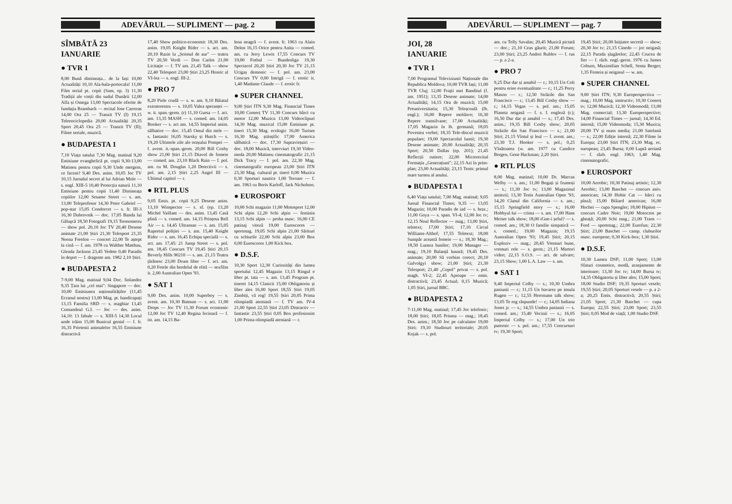ADEVĂRUL — SUPLIMENT — pag. 2
SÎMBĂTĂ 23
IANUARIE
● TVR 1
8,00 Bună dimineața... de la Iași 10,00 Actualități 10,10 Ala-bala-portocala! 11,00 Film serial pt. copii (Sam, ep. 3) 11,30 Tradiții ale vieții din sudul Dunării 12,00 Alfa și Omega 13,00 Spectacole oferite de fundația Brambach — recital Jose Carreras 14,00 Ora 25 — Tranzit TV (I) 19,15 Teleenciclopedia 20,00 Actualități 20,35 Sport 20,45 Ora 25 — Tranzit TV (II); Filme seriale, muzică.
● BUDAPESTA 1
7,10 Viața satului 7,30 Mag. matinal 9,20 Emisiune evanghelică pt. copii 9,30-13,00 Matineu pentru copii 9,30 Unde mergem, ce facem? 9,40 Des. anim. 10,05 Joc TV 10,15 Jurnalul secret al lui Adrian Mole — s. engl. XIII-5 10,40 Protecția naturii 11,10 Emisiune pentru copii 11,40 Dimineața copiilor 12,00 Sesame Street — s. am. 13,00 Teleprofesor 14,30 Peter Gabriel — pop-star 15,05 Condorcet — s. fr. III-3 16,30 Dubrovnik — doc. 17,05 Banda lui Găluşcă 18,50 Fotografi 19,15 Termometru — show pol. 20,10 Joc TV 20,40 Desene animate 21,00 Știri 21,30 Telesport 21,35 Neena Freelon — concert 22,00 Te aștept la cină — f. am. 1978 cu Walther Matthau, Glenda Jackson 23,45 Vedete 0,40 Paradis în deşert — f. dragoste am. 1982 2,10 Știri.
● BUDAPESTA 2
7-9,00 Mag. matinal 9,04 Doc. finlandez 9,35 Țara lui „cel mai": Singapore — doc. 10,00 Emisiunea naționalităților (11,45 Ecranul nostru) 13,00 Mag. pt. handicapați 13,15 Familia SRD — s. maghiar 13,45 Comandoul G.I. — Joc — des. anim. 14,10: 13 fabule — s. XIII-5 14,30 Locul unde trăim 15,00 Bunicul genial — f. fr. 16,35 Prietenii animalelor 16,55 Emisiune distractivă
17,40 Show politico-economic 18,30 Des. anim. 19,05 Knight Rider — s. act. am. 20,10 Razie la „Șoimul de aur" — teatru TV 20,50 Verdi — Don Carlos 21,00 Licitație — f. TV am. 21,45 Talk — show 22,40 Telesport 23,00 Știri 23,25 Henric al VI-lea — s. engl. III-2.
● PRO 7
8,20 Piele crudă — s. w. am. 9,10 Băiatul extraterestru — s. 10,05 Valea speranței — w. it. span.-germ. (r) 11,10 Gursa — f. act. am. 13,35 MASH — s. comed. am. 14,05 Booker — s. act am. 14,55 Imperiul anim. sălbatice — doc. 15,45 Omul din stele — s. fantastic 16,05 Starsky și Hutch — s. 19,20 Ultimele zile ale orașului Pompei — f. avent. it.-span.-germ. 20,00 Bill Cosby show 21,00 Știri 21,15 Diavol de femeie — comed. am. 23,10 Black Rain — f. pol. am. cu M. Douglas 1,20 Detectivii — s. pol. am. 2,15 Știri 2,25 Angel III — Ultimul capitol — r.
● RTL PLUS
9,05 Emis. pt. copii 9,25 Desene anim. 13,10 Winspector — s. sf. (ep. 13,20 Michel Vaillant — des. anim. 13,45 Casă plină — s. comed. am. 14,15 Prințesa Bell Air — s. 14,45 Ultraman — s. am. 15,05 Raportul poliției — s. am. 15,40 Knight Rider — s. am. 16,45 Echipa specială — s. act. am. 17,45: 21 Jump Street — s. pol. am. 18,45 Concurs TV 19,45 Știri 20,15 Beverly Hills 90210 — s. am. 21,15 Teatru țărănesc 23,00 Drum liber — f. act. am. 0,20 Fetele din bordelul de elită — sexfilm it. 2,00 Australian Open '93.
● SAT 1
9,00 Des. anim. 10,00 Superboy — s. avent. am. 10,30 Batman — s. act. 11,00 Drops — Joc TV 11,30 Forum economic 12,00 Joc TV 12,40 Regina fecioară — f. ist. am. 14,15 Ba-
lena neagră — f. avent. fr. 1963 cu Alain Delon 16,15 Orice pentru Anita — comed. am. cu Jerry Lewis 17,55 Concurs TV 19,00 Fotbal — Bundesliga 19,30 Spectacol 20,20 Știri 20,30 Joc TV 21,15 Ucigaș demonic — f. pol. am. 23,00 Concurs TV 0,00 Intrigă — f. erotic it. 1,40 Madame Claude — f. erotic fr.
● SUPER CHANNEL
9,00 Știri ITN 9,30 Mag. Financial Times 10,00 Comerț TV 11,30 Concurs bărci cu motor 12,00 Muzica 13,00 Videoclipuri 14,30 Mag. muzical 15,00 Emisiune pt. tineri 15,30 Mag. ecologic 16,00 Turism 16,30 Mag. științific 17,00 America sălbatică — doc. 17,30 Supraviețuiri — doc. 18,00 Muzică, interviuri 19,30 Video-moda 20,00 Matineu cinematografic 21,15 Dick Tracy — f. pol. am. 22,30 Mag. cinematografic european 23,00 Știri ITN 23,30 Mag. cultural pt. tineri 0,00 Muzica 0,30 Sporturi nautice 1,00 Teroare — f. am. 1963 cu Boris Karloff, Jack Nicholson.
● EUROSPORT
10,00 Schi magazin 11,00 Motosport 12,00 Schi alpin 12,20 Schi alpin — feminin 13,15 Schi alpin — proba masc. 16,00 CE patinaj viteză 19,00 Euroscores — sportmag. 19,05 Schi alpin 21,00 Sărituri cu schiurile 22,00 Schi alpin 23,00 Box 0,00 Euroscores 1,00 Kick box.
● D.S.F.
10,30 Sport 12,30 Curiozități din lumea sportului 12,45 Magazin 13,15 Ringul e liber pt. tata — s. am. 13,45 Program pt. tineret 14,15 Clasicii 15,00 Obligatoriu și liber ales 16,00 Sport 18,55 Știri 19,05 Zimbiți, vă rog! 19,55 Știri 20,05 Prima olimpiadă ateniană — f. TV am. IV-4 21,00 Sport 22,55 Știri 23,05 Distractiv — fantastic 23,55 Știri 0,05 Box profesionist 1,00 Prima olimpiadă ateniană — r.
ADEVĂRUL — SUPLIMENT — pag. 7
JOI, 28
IANUARIE
● TVR 1
7,00 Programul Televiziunii Naționale din Republica Moldova; 10,00 TVR Iași; 11,00 TVR Cluj; 12,00 Frații mei Banditul (f. am. 1951); 13,35 Desene animate; 14,00 Actualități; 14,15 Ora de muzică; 15,00 Preuniversitaria; 15,30 Teleșcoală (lb. engl.); 16,00 Repere moldave; 16,30 Repere transilvane; 17,00 Actualități; 17,05 Magazin în lb. germană; 18,05 Povestea vorbei; 18,35 Tele-discul muzicii populare; 19,00 Spectacolul lumii; 19,30 Desene animate; 20,00 Actualități; 20,35 Sport; 20,50 Dallas (ep. 201); 21,45 Reflecții rutiere; 22,00 Microrecital Formația „Generațiuni"; 22,15 Azi în prim-plan; 23,00 Actualități; 23,15 Tenis: primul mare turneu al anului.
● BUDAPESTA 1
6,40 Viața satului; 7,00 Mag. matinal; 9,05 Jurnal Financial Times; 9,35 — 13,05 Magazin; 10,00 Paradis de iad — s. braz.; 11,00 Goya — s. span. VI-4; 12,00 Joc tv; 12,15 Noul Reflector — mag.; 13,00 Știri, teletext; 17,00 Știri; 17,10 Circul Williams-Althof; 17,55 Teletext; 18,00 Sumpăr această femeie — s.; 18,30 Mag.; 18,50 Lumea banilor; 19,00 Manager — mag.; 19,10 Balanță lunară; 19,45 Des. animate; 20,00 Să vorbim corect; 20,10 Galvolgyi show; 21,00 Știri; 21,30 Telesport; 21,40 „Copol" privat — s. pol. magh. VI-2; 22,45 Aproape — emis. distractivă; 23,45 Actual; 0,15 Muzică; 1,05 Știri, jurnal BBC.
● BUDAPESTA 2
7-11,00 Mag. matinal; 17,45 Joc telefonic; 18,00 Știri; 18,05 Prisma — mag.; 18,45 Des. anim.; 18,50 Joc pe calculator 19,00 Știri; 19,10 Studiouri teritoriale; 20,05 Kojak — s. pol.
am. cu Telly Savalas; 20,45 Muzică pictată — doc.; 21,10 Ceas găurit; 21,00 Forum; 23,00 Știri; 23,25 Andrei Rublov — f. rus — p. a 2-a.
● PRO 7
9,25 Dur dar și amabil — r.; 10,15 Un Colt pentru eriee eventualitate — r.; 11,25 Perry Mason — r.; 12,50 Străzile din San Francisco — r.; 13,45 Bill Cosby show — r.; 14,15 Vegas — s. pol. am.; 15,05 Planeta neigasă — f. s. f. engleză (r.); 16,50 Dur dar și amabil — s.; 17,45 Des. anim.; 19,35 Bill Cosby show; 20,05 Străzile din San Francisco — s.; 21,00 Știri; 21,15 Vîntul și leul — f. avent. am.; 23,30 T.J. Hooker — s. pol.; 0,25 Vînătoarea (w. am. 1977 cu Candice Bergen, Gene Hackman; 2,20 Știri.
● RTL PLUS
8,00 Mag. matinal; 10,00 Dr. Marcus Welby — s. am.; 11,00 Bogați și frumoși — s.; 11,30 Joc tv; 13,00 Magazinul amiezii; 13,30 Tenis Australian Open '93; 14,20 Clanul din California — s. am.; 15,15 Springfield story — s.; 16,00 Hobbyul lui — crima — s. am. 17,00 Hans Meiser talk show; 18,00 iGne-i șeful? — s. comed. am.; 18,30 O familie simpatică — s. comed.; 19,00 Magazin; 19,15 Australian Open '93; 19,45 Știri; 20,15 Exploziv — mag.; 20,45 Vremuri bune, vremuri rele — s. germ.; 21,15 Martori video; 22,15 S.O.S. — act. de salvare; 23,15 Show; 1,00 L.A. Law — s. am.
● SAT 1
9,40 Imperiul Colby — s.; 10,30 Umbra pasiunii — r.; 11,15 Un bavarez pe insula Rugen — r.; 12,55 Herrmann talk show; 13,05 Te rog răspunde! — r.; 14,05 Indiana Jones jr. — s.; 14,55 Umbra pasiunii — s. comed. am.; 15,40 Vecinii — s.; 16,05 Imperiul Colby — s.; 17,00 Un trio puternic — s. pol. am.; 17,55 Concursuri tv; 19,30 Sport;
19,45 Știri; 20,00 Inițiatre secretă — show; 20,30 Joc tv; 21,15 Cinedo — joc neigasă; 22,15 Parada șlagărelor; 22,45 Crucea de fier — f. răzb. engl.-germ. 1976 cu James Coburn, Maximilian Schell, Senta Berger; 1,35 Femeia și neigasul — w. am.
● SUPER CHANNEL
9,00 Știri ITN; 9,30 Europerspectiva — mag.; 10,00 Mag. instructiv; 10,30 Comerț tv; 12,00 Muzică; 12,30 Videomodă; 13,00 Mag. comercial; 13,30 Europerspective; 14,00 Financial Times — jurnal; 14,30 Ed. internă; 15,00 Videomoda; 15,30 Muzica; 20,00 TV și mass media; 21,00 Satelanii — s.; 22,00 Ediție internă; 22,30 Filme în Europa; 23,00 Știri ITN; 23,30 Mag. ec. european; 23,45 Bursa; 0,00 Luptă aeriană — f. răzb. engl. 1963; 1,40 Mag. cinematografic.
● EUROSPORT
10,00 Aerobic; 10,30 Patinaj artistic; 12,30 Aerobic; 13,00 Baschet — concurs aniv. american; 14,30 Hobie Cat — bărci cu pînză; 15,00 Biliard american; 16,00 Hochei — cupa Spengler; 18,00 Hipism — concurs Cadre Noir; 19,00 Motocros pe gheață; 20,00 Schi mag.; 21,00 Trans — Ford — sportmag.; 22,00 Eurofun; 22,30 Știri; 23,00 Baschet — camp. cluburilor masc. europene; 0,30 Kick-box; 1,30 Știri.
● D.S.F.
10,30 Lumea DSF; 11,00 Sport; 13,00 Sfaturi cosmetice, modă, aranjamente de interioare; 13,30 Joc tv; 14,00 Bursa tv; 14,35 Obligatoriu și liber ales; 15,00 Sport; 18,00 Studio DSF; 19,35 Sporturi vesele; 19,55 Știri; 20,05 Sporturi vesele — p. a 2-a; 20,25 Emis. distractivă; 20,55 Știri; 21,05 Sport; 21,30 Baschet — cupa Europa; 22,55 Știri; 23,00 Sport; 23,55 Știri; 0,05 Mod de viață; 1,00 Studio DSF.